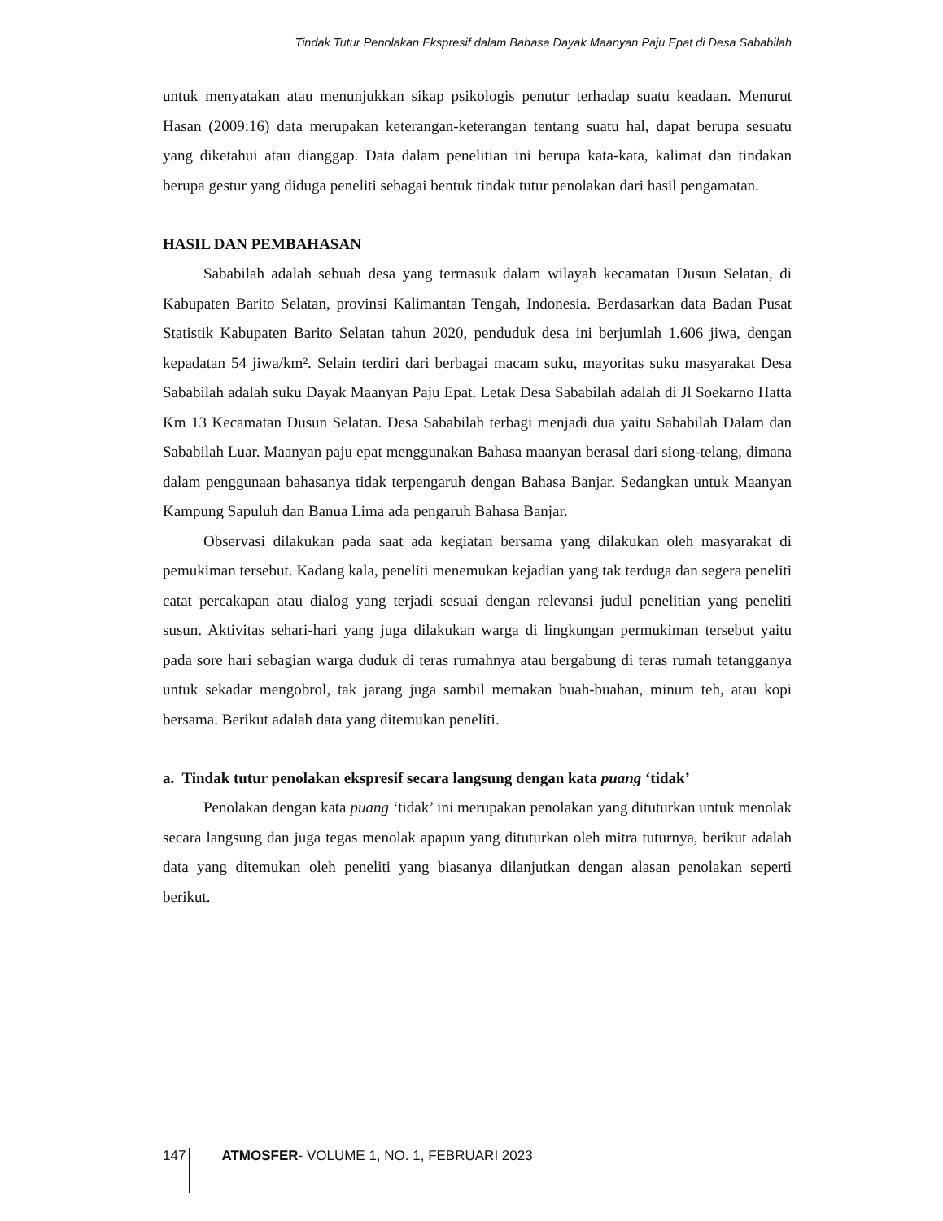Tindak Tutur Penolakan Ekspresif dalam Bahasa Dayak Maanyan Paju Epat di Desa Sababilah
untuk menyatakan atau menunjukkan sikap psikologis penutur terhadap suatu keadaan. Menurut Hasan (2009:16) data merupakan keterangan-keterangan tentang suatu hal, dapat berupa sesuatu yang diketahui atau dianggap. Data dalam penelitian ini berupa kata-kata, kalimat dan tindakan berupa gestur yang diduga peneliti sebagai bentuk tindak tutur penolakan dari hasil pengamatan.
HASIL DAN PEMBAHASAN
Sababilah adalah sebuah desa yang termasuk dalam wilayah kecamatan Dusun Selatan, di Kabupaten Barito Selatan, provinsi Kalimantan Tengah, Indonesia. Berdasarkan data Badan Pusat Statistik Kabupaten Barito Selatan tahun 2020, penduduk desa ini berjumlah 1.606 jiwa, dengan kepadatan 54 jiwa/km². Selain terdiri dari berbagai macam suku, mayoritas suku masyarakat Desa Sababilah adalah suku Dayak Maanyan Paju Epat. Letak Desa Sababilah adalah di Jl Soekarno Hatta Km 13 Kecamatan Dusun Selatan. Desa Sababilah terbagi menjadi dua yaitu Sababilah Dalam dan Sababilah Luar. Maanyan paju epat menggunakan Bahasa maanyan berasal dari siong-telang, dimana dalam penggunaan bahasanya tidak terpengaruh dengan Bahasa Banjar. Sedangkan untuk Maanyan Kampung Sapuluh dan Banua Lima ada pengaruh Bahasa Banjar.
Observasi dilakukan pada saat ada kegiatan bersama yang dilakukan oleh masyarakat di pemukiman tersebut. Kadang kala, peneliti menemukan kejadian yang tak terduga dan segera peneliti catat percakapan atau dialog yang terjadi sesuai dengan relevansi judul penelitian yang peneliti susun. Aktivitas sehari-hari yang juga dilakukan warga di lingkungan permukiman tersebut yaitu pada sore hari sebagian warga duduk di teras rumahnya atau bergabung di teras rumah tetangganya untuk sekadar mengobrol, tak jarang juga sambil memakan buah-buahan, minum teh, atau kopi bersama. Berikut adalah data yang ditemukan peneliti.
a. Tindak tutur penolakan ekspresif secara langsung dengan kata puang ‘tidak’
Penolakan dengan kata puang ‘tidak’ ini merupakan penolakan yang dituturkan untuk menolak secara langsung dan juga tegas menolak apapun yang dituturkan oleh mitra tuturnya, berikut adalah data yang ditemukan oleh peneliti yang biasanya dilanjutkan dengan alasan penolakan seperti berikut.
147 ATMOSFER- VOLUME 1, NO. 1, FEBRUARI 2023